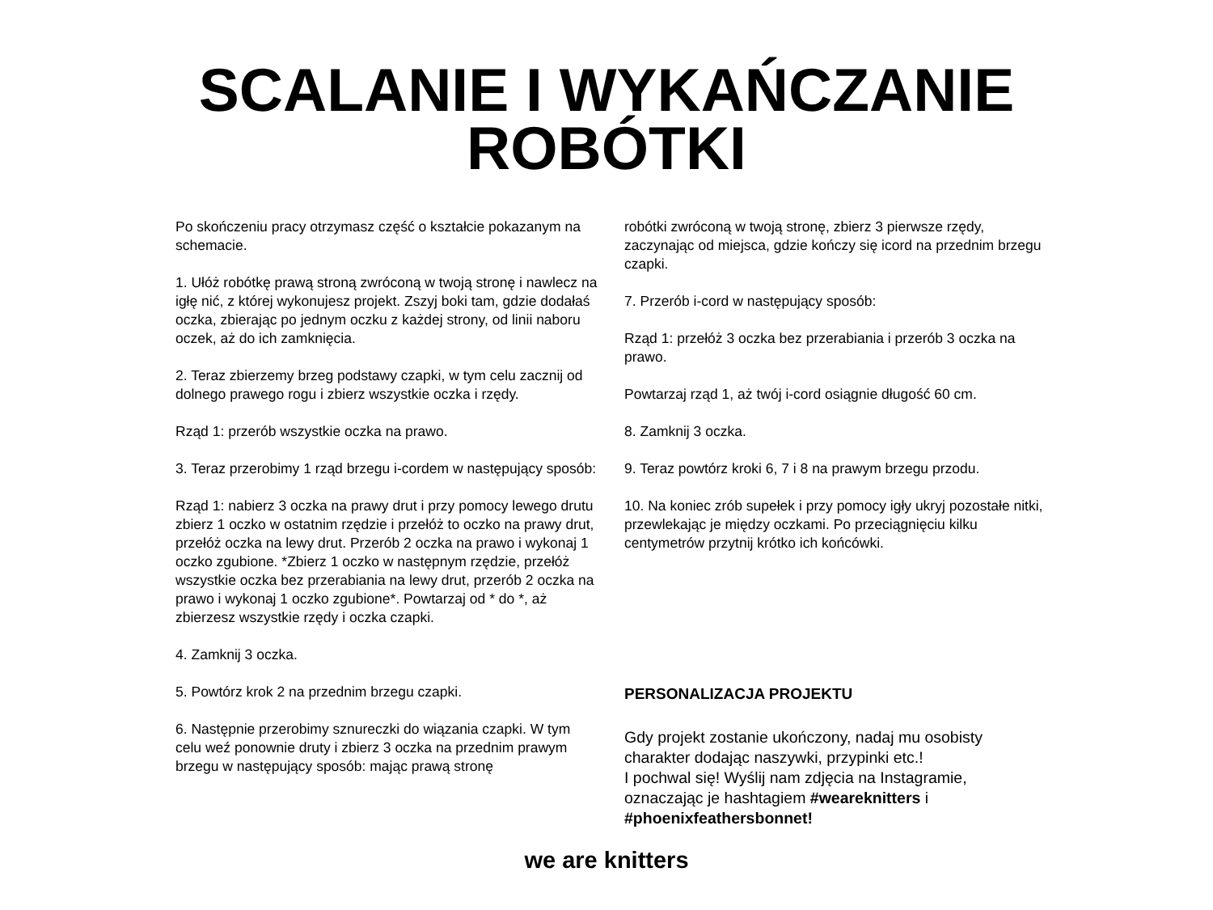SCALANIE I WYKAŃCZANIE
ROBÓTKI
Po skończeniu pracy otrzymasz część o kształcie pokazanym na schemacie.
1. Ułóż robótkę prawą stroną zwróconą w twoją stronę i nawlecz na igłę nić, z której wykonujesz projekt. Zszyj boki tam, gdzie dodałaś oczka, zbierając po jednym oczku z każdej strony, od linii naboru oczek, aż do ich zamknięcia.
2. Teraz zbierzemy brzeg podstawy czapki, w tym celu zacznij od dolnego prawego rogu i zbierz wszystkie oczka i rzędy.
Rząd 1: przerób wszystkie oczka na prawo.
3. Teraz przerobimy 1 rząd brzegu i-cordem w następujący sposób:
Rząd 1: nabierz 3 oczka na prawy drut i przy pomocy lewego drutu zbierz 1 oczko w ostatnim rzędzie i przełóż to oczko na prawy drut, przełóż oczka na lewy drut. Przerób 2 oczka na prawo i wykonaj 1 oczko zgubione. *Zbierz 1 oczko w następnym rzędzie, przełóż wszystkie oczka bez przerabiania na lewy drut, przerób 2 oczka na prawo i wykonaj 1 oczko zgubione*. Powtarzaj od * do *, aż zbierzesz wszystkie rzędy i oczka czapki.
4. Zamknij 3 oczka.
5. Powtórz krok 2 na przednim brzegu czapki.
6. Następnie przerobimy sznureczki do wiązania czapki. W tym celu weź ponownie druty i zbierz 3 oczka na przednim prawym brzegu w następujący sposób: mając prawą stronę
robótki zwróconą w twoją stronę, zbierz 3 pierwsze rzędy, zaczynając od miejsca, gdzie kończy się icord na przednim brzegu czapki.
7. Przerób i-cord w następujący sposób:
Rząd 1: przełóż 3 oczka bez przerabiania i przerób 3 oczka na prawo.
Powtarzaj rząd 1, aż twój i-cord osiągnie długość 60 cm.
8. Zamknij 3 oczka.
9. Teraz powtórz kroki 6, 7 i 8 na prawym brzegu przodu.
10. Na koniec zrób supełek i przy pomocy igły ukryj pozostałe nitki, przewlekając je między oczkami. Po przeciągnięciu kilku centymetrów przytnij krótko ich końcówki.
PERSONALIZACJA PROJEKTU
Gdy projekt zostanie ukończony, nadaj mu osobisty charakter dodając naszywki, przypinki etc.!
I pochwal się! Wyślij nam zdjęcia na Instagramie, oznaczając je hashtagiem #weareknitters i #phoenixfeathersbonnet!
we are knitters